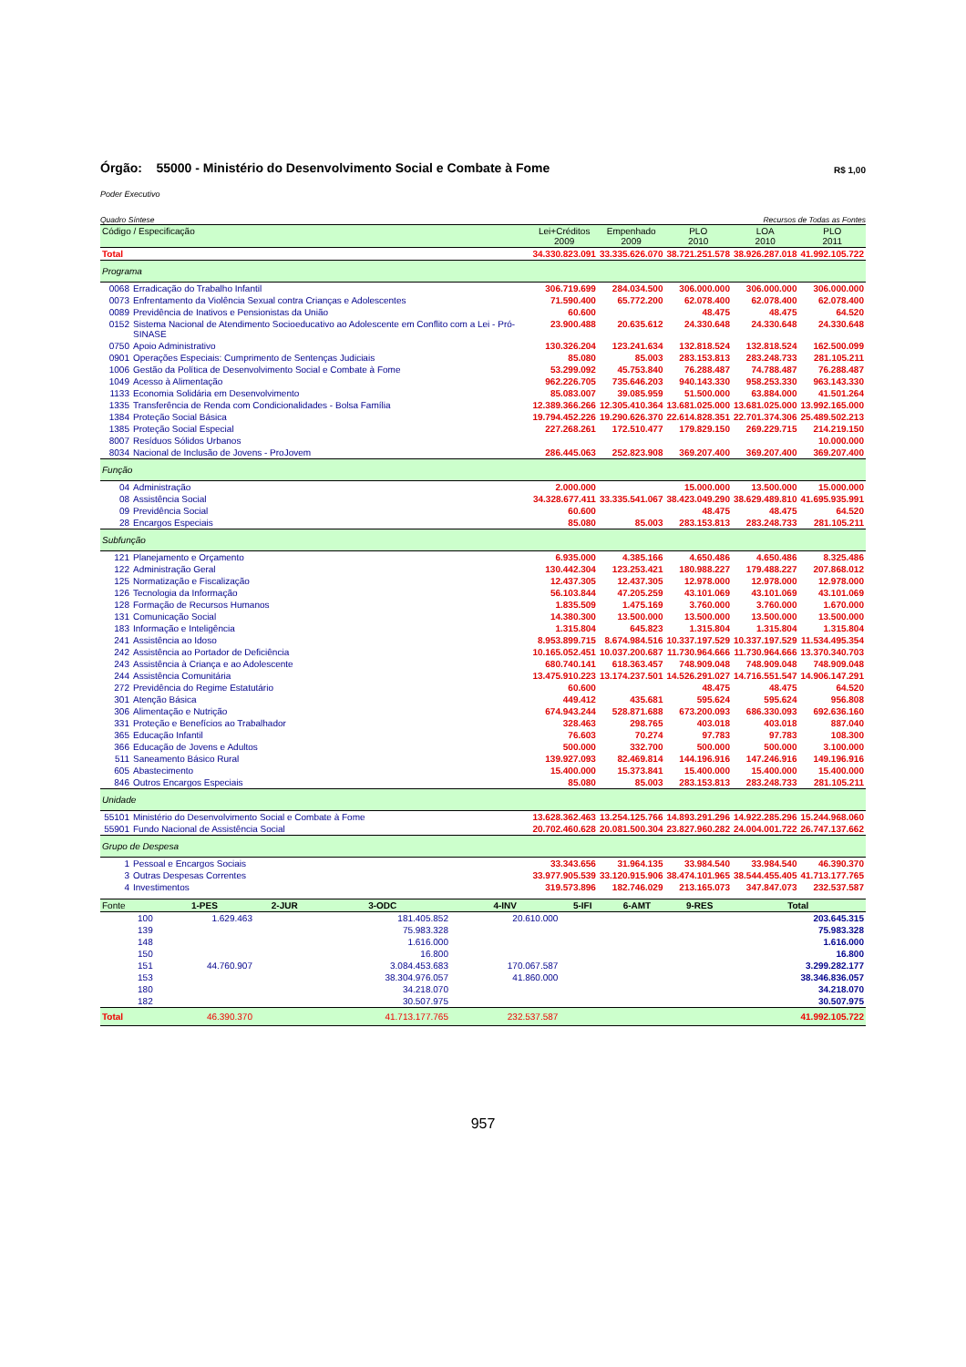Órgão: 55000 - Ministério do Desenvolvimento Social e Combate à Fome R$ 1,00
Poder Executivo
Quadro Síntese Recursos de Todas as Fontes
| Código / Especificação | | Lei+Créditos 2009 | Empenhado 2009 | PLO 2010 | LOA 2010 | PLO 2011 |
| --- | --- | --- | --- | --- | --- | --- |
| Total | | 34.330.823.091 | 33.335.626.070 | 38.721.251.578 | 38.926.287.018 | 41.992.105.722 |
| Programa | | | | | | |
| 0068 | Erradicação do Trabalho Infantil | 306.719.699 | 284.034.500 | 306.000.000 | 306.000.000 | 306.000.000 |
| 0073 | Enfrentamento da Violência Sexual contra Crianças e Adolescentes | 71.590.400 | 65.772.200 | 62.078.400 | 62.078.400 | 62.078.400 |
| 0089 | Previdência de Inativos e Pensionistas da União | 60.600 | | 48.475 | 48.475 | 64.520 |
| 0152 | Sistema Nacional de Atendimento Socioeducativo ao Adolescente em Conflito com a Lei - Pró-SINASE | 23.900.488 | 20.635.612 | 24.330.648 | 24.330.648 | 24.330.648 |
| 0750 | Apoio Administrativo | 130.326.204 | 123.241.634 | 132.818.524 | 132.818.524 | 162.500.099 |
| 0901 | Operações Especiais: Cumprimento de Sentenças Judiciais | 85.080 | 85.003 | 283.153.813 | 283.248.733 | 281.105.211 |
| 1006 | Gestão da Política de Desenvolvimento Social e Combate à Fome | 53.299.092 | 45.753.840 | 76.288.487 | 74.788.487 | 76.288.487 |
| 1049 | Acesso à Alimentação | 962.226.705 | 735.646.203 | 940.143.330 | 958.253.330 | 963.143.330 |
| 1133 | Economia Solidária em Desenvolvimento | 85.083.007 | 39.085.959 | 51.500.000 | 63.884.000 | 41.501.264 |
| 1335 | Transferência de Renda com Condicionalidades - Bolsa Família | 12.389.366.266 | 12.305.410.364 | 13.681.025.000 | 13.681.025.000 | 13.992.165.000 |
| 1384 | Proteção Social Básica | 19.794.452.226 | 19.290.626.370 | 22.614.828.351 | 22.701.374.306 | 25.489.502.213 |
| 1385 | Proteção Social Especial | 227.268.261 | 172.510.477 | 179.829.150 | 269.229.715 | 214.219.150 |
| 8007 | Resíduos Sólidos Urbanos | | | | | 10.000.000 |
| 8034 | Nacional de Inclusão de Jovens - ProJovem | 286.445.063 | 252.823.908 | 369.207.400 | 369.207.400 | 369.207.400 |
| Função | | | | | | |
| 04 | Administração | 2.000.000 | | 15.000.000 | 13.500.000 | 15.000.000 |
| 08 | Assistência Social | 34.328.677.411 | 33.335.541.067 | 38.423.049.290 | 38.629.489.810 | 41.695.935.991 |
| 09 | Previdência Social | 60.600 | | 48.475 | 48.475 | 64.520 |
| 28 | Encargos Especiais | 85.080 | 85.003 | 283.153.813 | 283.248.733 | 281.105.211 |
| Subfunção | | | | | | |
| 121 | Planejamento e Orçamento | 6.935.000 | 4.385.166 | 4.650.486 | 4.650.486 | 8.325.486 |
| 122 | Administração Geral | 130.442.304 | 123.253.421 | 180.988.227 | 179.488.227 | 207.868.012 |
| 125 | Normatização e Fiscalização | 12.437.305 | 12.437.305 | 12.978.000 | 12.978.000 | 12.978.000 |
| 126 | Tecnologia da Informação | 56.103.844 | 47.205.259 | 43.101.069 | 43.101.069 | 43.101.069 |
| 128 | Formação de Recursos Humanos | 1.835.509 | 1.475.169 | 3.760.000 | 3.760.000 | 1.670.000 |
| 131 | Comunicação Social | 14.380.300 | 13.500.000 | 13.500.000 | 13.500.000 | 13.500.000 |
| 183 | Informação e Inteligência | 1.315.804 | 645.823 | 1.315.804 | 1.315.804 | 1.315.804 |
| 241 | Assistência ao Idoso | 8.953.899.715 | 8.674.984.516 | 10.337.197.529 | 10.337.197.529 | 11.534.495.354 |
| 242 | Assistência ao Portador de Deficiência | 10.165.052.451 | 10.037.200.687 | 11.730.964.666 | 11.730.964.666 | 13.370.340.703 |
| 243 | Assistência à Criança e ao Adolescente | 680.740.141 | 618.363.457 | 748.909.048 | 748.909.048 | 748.909.048 |
| 244 | Assistência Comunitária | 13.475.910.223 | 13.174.237.501 | 14.526.291.027 | 14.716.551.547 | 14.906.147.291 |
| 272 | Previdência do Regime Estatutário | 60.600 | | 48.475 | 48.475 | 64.520 |
| 301 | Atenção Básica | 449.412 | 435.681 | 595.624 | 595.624 | 956.808 |
| 306 | Alimentação e Nutrição | 674.943.244 | 528.871.688 | 673.200.093 | 686.330.093 | 692.636.160 |
| 331 | Proteção e Benefícios ao Trabalhador | 328.463 | 298.765 | 403.018 | 403.018 | 887.040 |
| 365 | Educação Infantil | 76.603 | 70.274 | 97.783 | 97.783 | 108.300 |
| 366 | Educação de Jovens e Adultos | 500.000 | 332.700 | 500.000 | 500.000 | 3.100.000 |
| 511 | Saneamento Básico Rural | 139.927.093 | 82.469.814 | 144.196.916 | 147.246.916 | 149.196.916 |
| 605 | Abastecimento | 15.400.000 | 15.373.841 | 15.400.000 | 15.400.000 | 15.400.000 |
| 846 | Outros Encargos Especiais | 85.080 | 85.003 | 283.153.813 | 283.248.733 | 281.105.211 |
| Unidade | | | | | | |
| 55101 | Ministério do Desenvolvimento Social e Combate à Fome | 13.628.362.463 | 13.254.125.766 | 14.893.291.296 | 14.922.285.296 | 15.244.968.060 |
| 55901 | Fundo Nacional de Assistência Social | 20.702.460.628 | 20.081.500.304 | 23.827.960.282 | 24.004.001.722 | 26.747.137.662 |
| Grupo de Despesa | | | | | | |
| 1 | Pessoal e Encargos Sociais | 33.343.656 | 31.964.135 | 33.984.540 | 33.984.540 | 46.390.370 |
| 3 | Outras Despesas Correntes | 33.977.905.539 | 33.120.915.906 | 38.474.101.965 | 38.544.455.405 | 41.713.177.765 |
| 4 | Investimentos | 319.573.896 | 182.746.029 | 213.165.073 | 347.847.073 | 232.537.587 |
| Fonte | 1-PES | 2-JUR | 3-ODC | 4-INV | 5-IFI | 6-AMT | 9-RES | Total |
| --- | --- | --- | --- | --- | --- | --- | --- | --- |
| 100 | 1.629.463 | | 181.405.852 | 20.610.000 | | | | 203.645.315 |
| 139 | | | 75.983.328 | | | | | 75.983.328 |
| 148 | | | 1.616.000 | | | | | 1.616.000 |
| 150 | | | 16.800 | | | | | 16.800 |
| 151 | 44.760.907 | | 3.084.453.683 | 170.067.587 | | | | 3.299.282.177 |
| 153 | | | 38.304.976.057 | 41.860.000 | | | | 38.346.836.057 |
| 180 | | | 34.218.070 | | | | | 34.218.070 |
| 182 | | | 30.507.975 | | | | | 30.507.975 |
| Total | 46.390.370 | | 41.713.177.765 | 232.537.587 | | | | 41.992.105.722 |
957